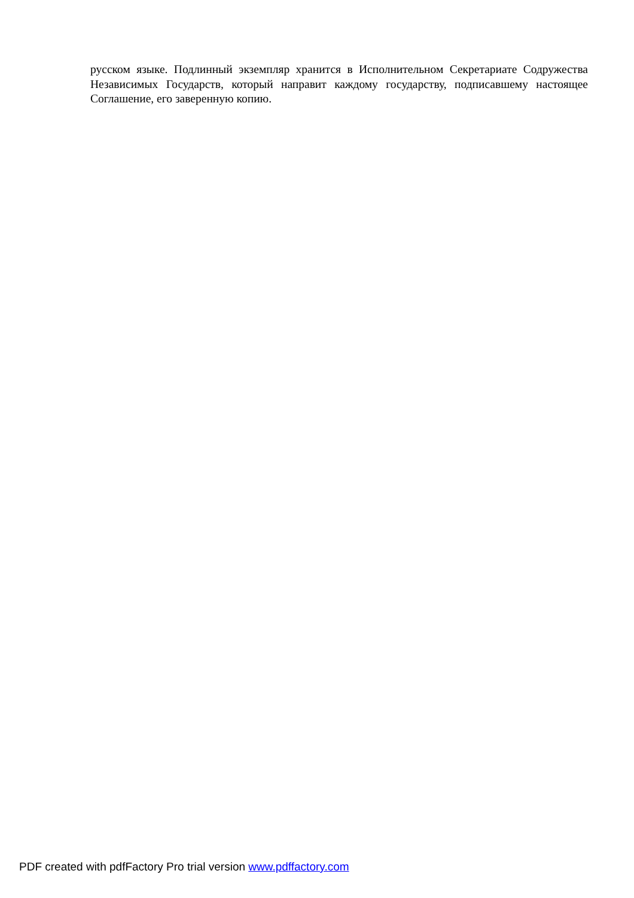русском языке. Подлинный экземпляр хранится в Исполнительном Секретариате Содружества Независимых Государств, который направит каждому государству, подписавшему настоящее Соглашение, его заверенную копию.
PDF created with pdfFactory Pro trial version www.pdffactory.com